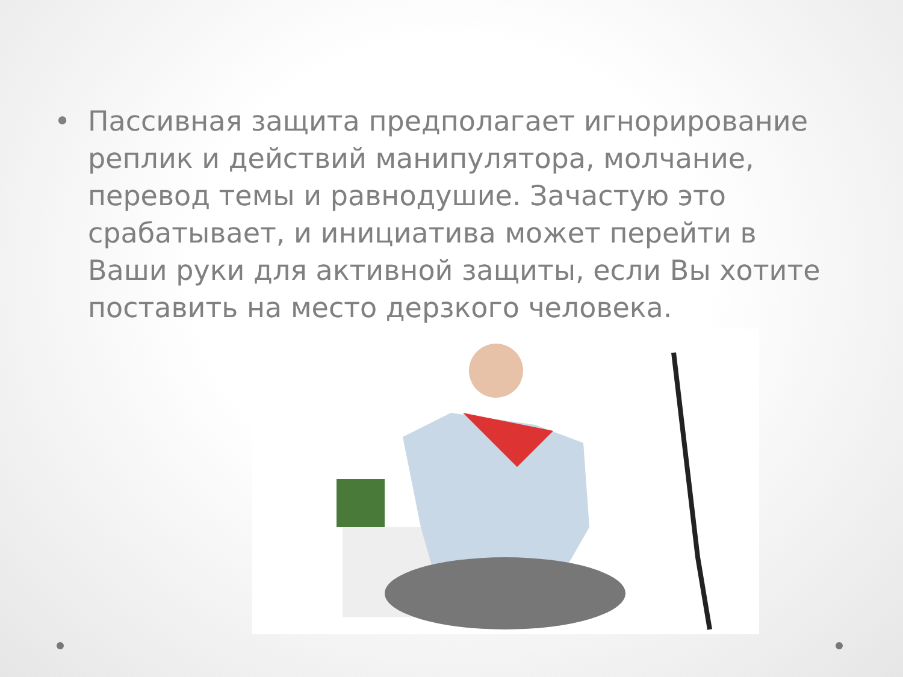• Пассивная защита предполагает игнорирование реплик и действий манипулятора, молчание, перевод темы и равнодушие. Зачастую это срабатывает, и инициатива может перейти в Ваши руки для активной защиты, если Вы хотите поставить на место дерзкого человека.